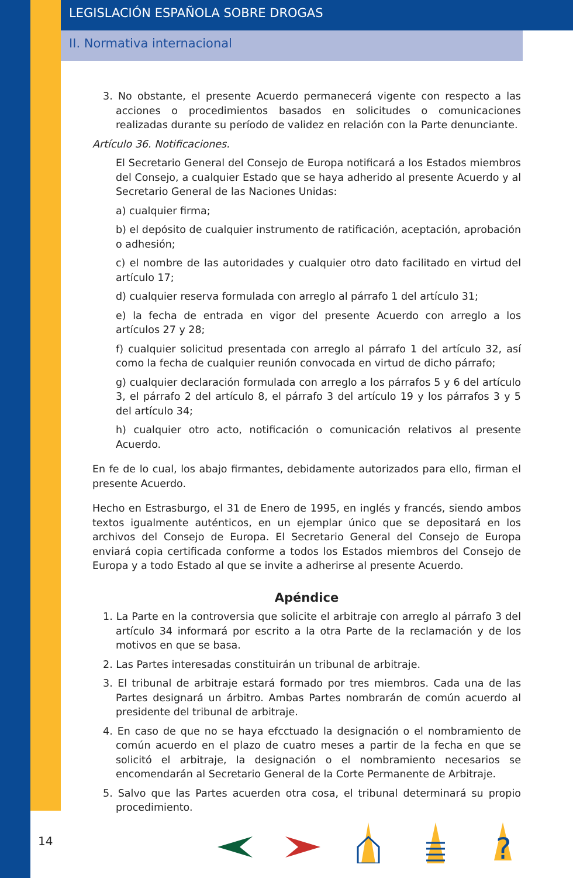LEGISLACIÓN ESPAÑOLA SOBRE DROGAS
II. Normativa internacional
3. No obstante, el presente Acuerdo permanecerá vigente con respecto a las acciones o procedimientos basados en solicitudes o comunicaciones realizadas durante su período de validez en relación con la Parte denunciante.
Artículo 36. Notificaciones.
El Secretario General del Consejo de Europa notificará a los Estados miembros del Consejo, a cualquier Estado que se haya adherido al presente Acuerdo y al Secretario General de las Naciones Unidas:
a) cualquier firma;
b) el depósito de cualquier instrumento de ratificación, aceptación, aprobación o adhesión;
c) el nombre de las autoridades y cualquier otro dato facilitado en virtud del artículo 17;
d) cualquier reserva formulada con arreglo al párrafo 1 del artículo 31;
e) la fecha de entrada en vigor del presente Acuerdo con arreglo a los artículos 27 y 28;
f) cualquier solicitud presentada con arreglo al párrafo 1 del artículo 32, así como la fecha de cualquier reunión convocada en virtud de dicho párrafo;
g) cualquier declaración formulada con arreglo a los párrafos 5 y 6 del artículo 3, el párrafo 2 del artículo 8, el párrafo 3 del artículo 19 y los párrafos 3 y 5 del artículo 34;
h) cualquier otro acto, notificación o comunicación relativos al presente Acuerdo.
En fe de lo cual, los abajo firmantes, debidamente autorizados para ello, firman el presente Acuerdo.
Hecho en Estrasburgo, el 31 de Enero de 1995, en inglés y francés, siendo ambos textos igualmente auténticos, en un ejemplar único que se depositará en los archivos del Consejo de Europa. El Secretario General del Consejo de Europa enviará copia certificada conforme a todos los Estados miembros del Consejo de Europa y a todo Estado al que se invite a adherirse al presente Acuerdo.
Apéndice
1. La Parte en la controversia que solicite el arbitraje con arreglo al párrafo 3 del artículo 34 informará por escrito a la otra Parte de la reclamación y de los motivos en que se basa.
2. Las Partes interesadas constituirán un tribunal de arbitraje.
3. El tribunal de arbitraje estará formado por tres miembros. Cada una de las Partes designará un árbitro. Ambas Partes nombrarán de común acuerdo al presidente del tribunal de arbitraje.
4. En caso de que no se haya efcctuado la designación o el nombramiento de común acuerdo en el plazo de cuatro meses a partir de la fecha en que se solicitó el arbitraje, la designación o el nombramiento necesarios se encomendarán al Secretario General de la Corte Permanente de Arbitraje.
5. Salvo que las Partes acuerden otra cosa, el tribunal determinará su propio procedimiento.
14
?